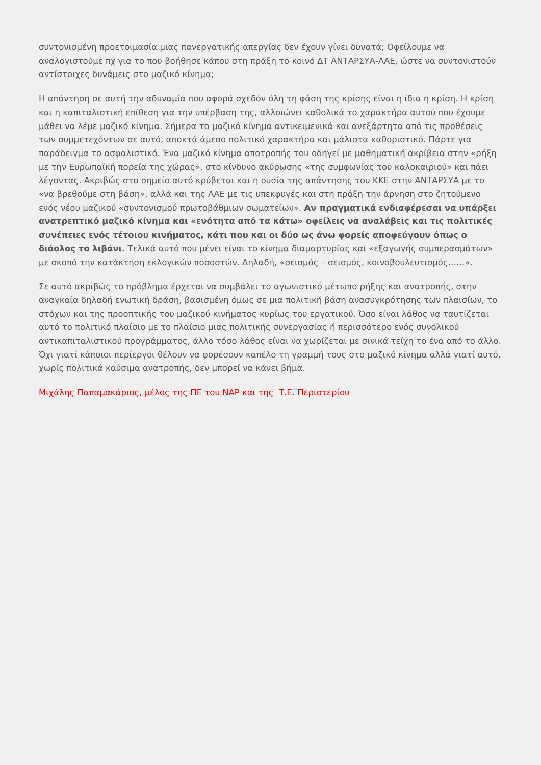συντονισμένη προετοιμασία μιας πανεργατικής απεργίας δεν έχουν γίνει δυνατά; Οφείλουμε να αναλογιστούμε πχ για το που βοήθησε κάπου στη πράξη το κοινό ΔΤ ΑΝΤΑΡΣΥΑ-ΛΑΕ, ώστε να συντονιστούν αντίστοιχες δυνάμεις στο μαζικό κίνημα;
Η απάντηση σε αυτή την αδυναμία που αφορά σχεδόν όλη τη φάση της κρίσης είναι η ίδια η κρίση. Η κρίση και η καπιταλιστική επίθεση για την υπέρβαση της, αλλοιώνει καθολικά το χαρακτήρα αυτού που έχουμε μάθει να λέμε μαζικό κίνημα. Σήμερα το μαζικό κίνημα αντικειμενικά και ανεξάρτητα από τις προθέσεις των συμμετεχόντων σε αυτό, αποκτά άμεσο πολιτικό χαρακτήρα και μάλιστα καθοριστικό. Πάρτε για παράδειγμα το ασφαλιστικό. Ένα μαζικό κίνημα αποτροπής του οδηγεί με μαθηματική ακρίβεια στην «ρήξη με την Ευρωπαϊκή πορεία της χώρας», στο κίνδυνο ακύρωσης «της συμφωνίας του καλοκαιριού» και πάει λέγοντας. Ακριβώς στο σημείο αυτό κρύβεται και η ουσία της απάντησης του ΚΚΕ στην ΑΝΤΑΡΣΥΑ με το «να βρεθούμε στη βάση», αλλά και της ΛΑΕ με τις υπεκφυγές και στη πράξη την άρνηση στο ζητούμενο ενός νέου μαζικού «συντονισμού πρωτοβάθμιων σωματείων». Αν πραγματικά ενδιαφέρεσαι να υπάρξει ανατρεπτικό μαζικό κίνημα και «ενότητα από τα κάτω» οφείλεις να αναλάβεις και τις πολιτικές συνέπειες ενός τέτοιου κινήματος, κάτι που και οι δύο ως άνω φορείς αποφεύγουν όπως ο διάολος το λιβάνι. Τελικά αυτό που μένει είναι το κίνημα διαμαρτυρίας και «εξαγωγής συμπερασμάτων» με σκοπό την κατάκτηση εκλογικών ποσοστών. Δηλαδή, «σεισμός – σεισμός, κοινοβουλευτισμός……».
Σε αυτό ακριβώς το πρόβλημα έρχεται να συμβάλει το αγωνιστικό μέτωπο ρήξης και ανατροπής, στην αναγκαία δηλαδή ενωτική δράση, βασισμένη όμως σε μια πολιτική βάση ανασυγκρότησης των πλαισίων, το στόχων και της προοπτικής του μαζικού κινήματος κυρίως του εργατικού. Όσο είναι λάθος να ταυτίζεται αυτό το πολιτικό πλαίσιο με το πλαίσιο μιας πολιτικής συνεργασίας ή περισσότερο ενός συνολικού αντικαπιταλιστικού προγράμματος, άλλο τόσο λάθος είναι να χωρίζεται με σινικά τείχη το ένα από το άλλο. Όχι γιατί κάποιοι περίεργοι θέλουν να φορέσουν καπέλο τη γραμμή τους στο μαζικό κίνημα αλλά γιατί αυτό, χωρίς πολιτικά καύσιμα ανατροπής, δεν μπορεί να κάνει βήμα.
Μιχάλης Παπαμακάριος, μέλος της ΠΕ του ΝΑΡ και της Τ.Ε. Περιστερίου